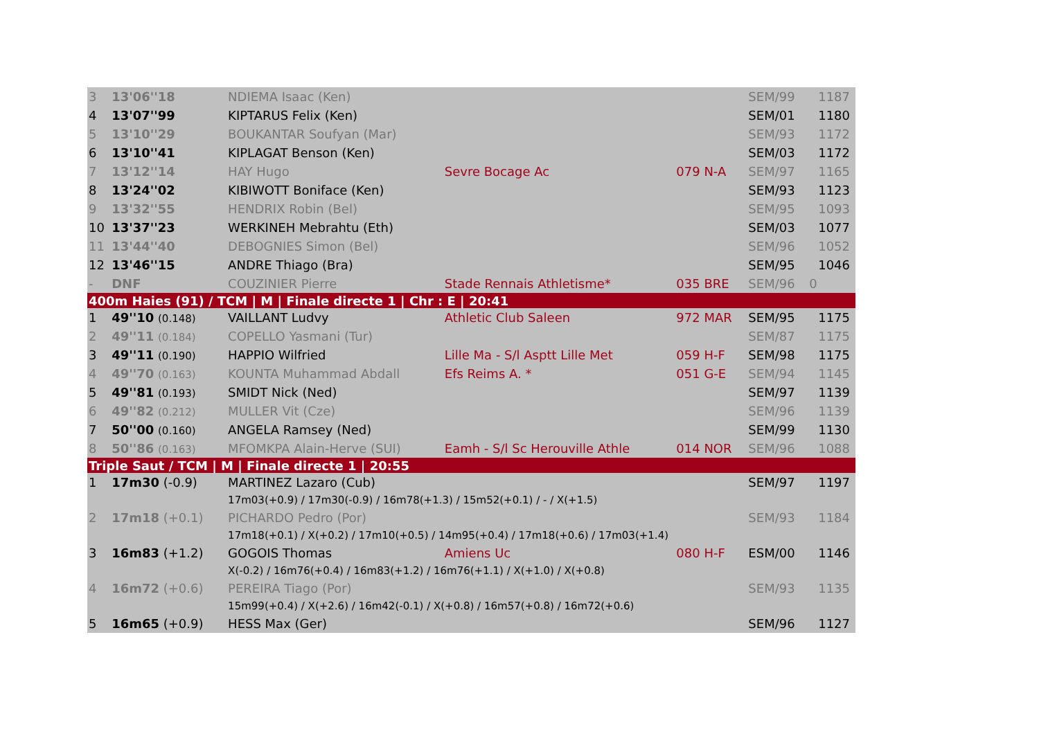| 3 | 13'06''18 | NDIEMA Isaac (Ken) | | | SEM/99 | 1187 |
| 4 | 13'07''99 | KIPTARUS Felix (Ken) | | | SEM/01 | 1180 |
| 5 | 13'10''29 | BOUKANTAR Soufyan (Mar) | | | SEM/93 | 1172 |
| 6 | 13'10''41 | KIPLAGAT Benson (Ken) | | | SEM/03 | 1172 |
| 7 | 13'12''14 | HAY Hugo | Sevre Bocage Ac | 079 N-A | SEM/97 | 1165 |
| 8 | 13'24''02 | KIBIWOTT Boniface (Ken) | | | SEM/93 | 1123 |
| 9 | 13'32''55 | HENDRIX Robin (Bel) | | | SEM/95 | 1093 |
| 10 | 13'37''23 | WERKINEH Mebrahtu (Eth) | | | SEM/03 | 1077 |
| 11 | 13'44''40 | DEBOGNIES Simon (Bel) | | | SEM/96 | 1052 |
| 12 | 13'46''15 | ANDRE Thiago (Bra) | | | SEM/95 | 1046 |
| - | DNF | COUZINIER Pierre | Stade Rennais Athletisme* | 035 BRE | SEM/96 | 0 |
| 400m Haies (91) / TCM / M / Finale directe 1 / Chr : E / 20:41 | | | | | | |
| 1 | 49''10 (0.148) | VAILLANT Ludvy | Athletic Club Saleen | 972 MAR | SEM/95 | 1175 |
| 2 | 49''11 (0.184) | COPELLO Yasmani (Tur) | | | SEM/87 | 1175 |
| 3 | 49''11 (0.190) | HAPPIO Wilfried | Lille Ma - S/l Asptt Lille Met | 059 H-F | SEM/98 | 1175 |
| 4 | 49''70 (0.163) | KOUNTA Muhammad Abdall | Efs Reims A. * | 051 G-E | SEM/94 | 1145 |
| 5 | 49''81 (0.193) | SMIDT Nick (Ned) | | | SEM/97 | 1139 |
| 6 | 49''82 (0.212) | MULLER Vit (Cze) | | | SEM/96 | 1139 |
| 7 | 50''00 (0.160) | ANGELA Ramsey (Ned) | | | SEM/99 | 1130 |
| 8 | 50''86 (0.163) | MFOMKPA Alain-Herve (SUI) | Eamh - S/l Sc Herouville Athle | 014 NOR | SEM/96 | 1088 |
| Triple Saut / TCM / M / Finale directe 1 / 20:55 | | | | | | |
| 1 | 17m30 (-0.9) | MARTINEZ Lazaro (Cub) | | | SEM/97 | 1197 |
| | | 17m03(+0.9) / 17m30(-0.9) / 16m78(+1.3) / 15m52(+0.1) / - / X(+1.5) | | | | |
| 2 | 17m18 (+0.1) | PICHARDO Pedro (Por) | | | SEM/93 | 1184 |
| | | 17m18(+0.1) / X(+0.2) / 17m10(+0.5) / 14m95(+0.4) / 17m18(+0.6) / 17m03(+1.4) | | | | |
| 3 | 16m83 (+1.2) | GOGOIS Thomas | Amiens Uc | 080 H-F | ESM/00 | 1146 |
| | | X(-0.2) / 16m76(+0.4) / 16m83(+1.2) / 16m76(+1.1) / X(+1.0) / X(+0.8) | | | | |
| 4 | 16m72 (+0.6) | PEREIRA Tiago (Por) | | | SEM/93 | 1135 |
| | | 15m99(+0.4) / X(+2.6) / 16m42(-0.1) / X(+0.8) / 16m57(+0.8) / 16m72(+0.6) | | | | |
| 5 | 16m65 (+0.9) | HESS Max (Ger) | | | SEM/96 | 1127 |